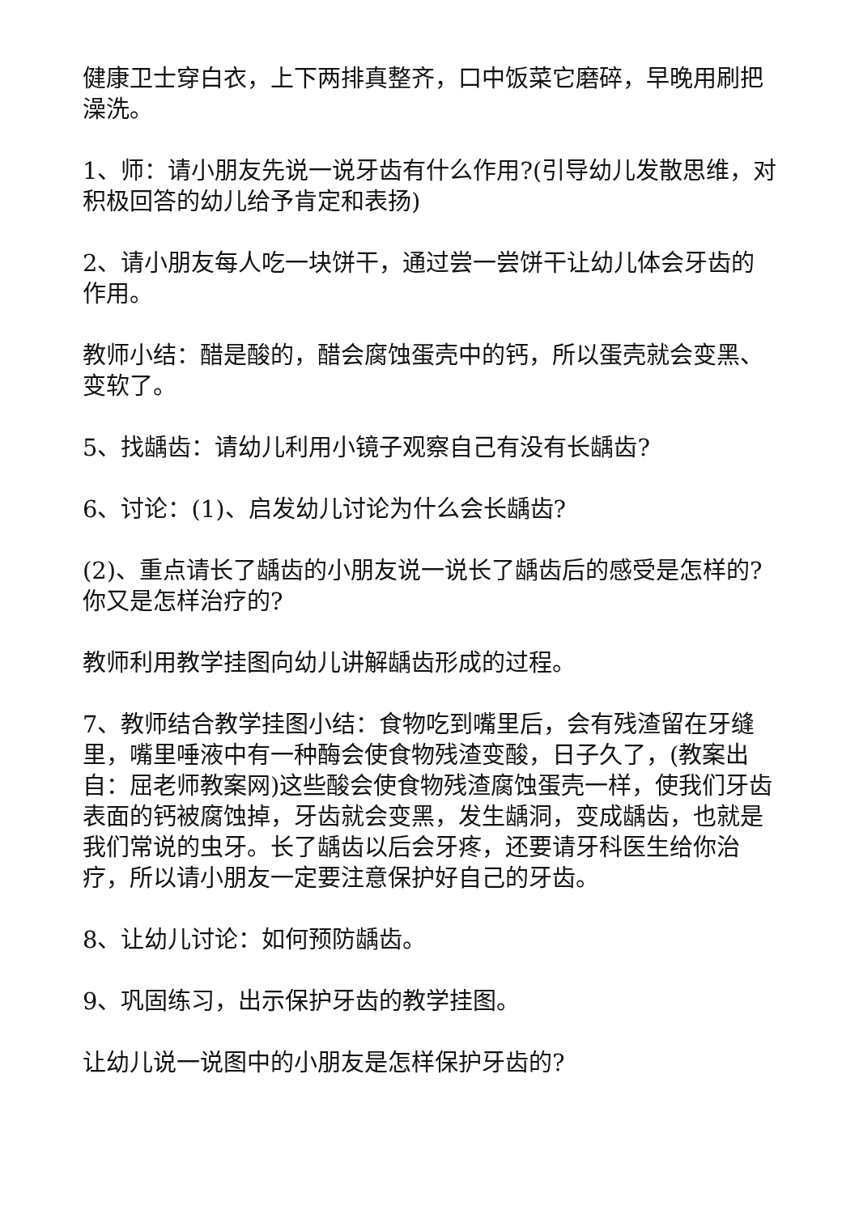健康卫士穿白衣，上下两排真整齐，口中饭菜它磨碎，早晚用刷把澡洗。
1、师：请小朋友先说一说牙齿有什么作用?(引导幼儿发散思维，对积极回答的幼儿给予肯定和表扬)
2、请小朋友每人吃一块饼干，通过尝一尝饼干让幼儿体会牙齿的作用。
教师小结：醋是酸的，醋会腐蚀蛋壳中的钙，所以蛋壳就会变黑、变软了。
5、找龋齿：请幼儿利用小镜子观察自己有没有长龋齿?
6、讨论：(1)、启发幼儿讨论为什么会长龋齿?
(2)、重点请长了龋齿的小朋友说一说长了龋齿后的感受是怎样的?你又是怎样治疗的?
教师利用教学挂图向幼儿讲解龋齿形成的过程。
7、教师结合教学挂图小结：食物吃到嘴里后，会有残渣留在牙缝里，嘴里唾液中有一种酶会使食物残渣变酸，日子久了，(教案出自：屈老师教案网)这些酸会使食物残渣腐蚀蛋壳一样，使我们牙齿表面的钙被腐蚀掉，牙齿就会变黑，发生龋洞，变成龋齿，也就是我们常说的虫牙。长了龋齿以后会牙疼，还要请牙科医生给你治疗，所以请小朋友一定要注意保护好自己的牙齿。
8、让幼儿讨论：如何预防龋齿。
9、巩固练习，出示保护牙齿的教学挂图。
让幼儿说一说图中的小朋友是怎样保护牙齿的?